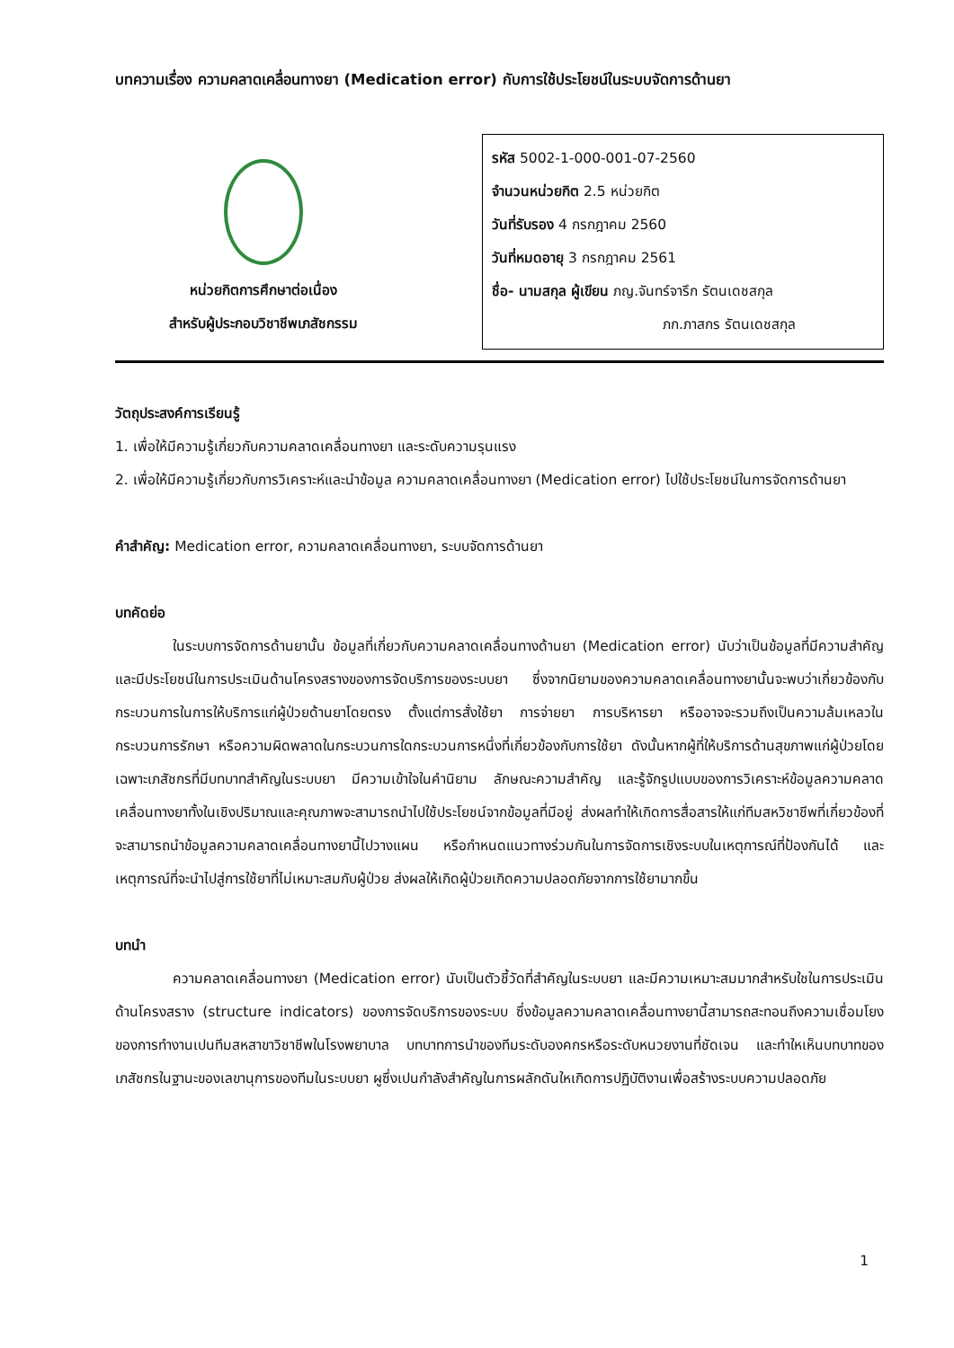บทความเรื่อง ความคลาดเคลื่อนทางยา (Medication error) กับการใช้ประโยชน์ในระบบจัดการด้านยา
หน่วยกิตการศึกษาต่อเนื่อง
สำหรับผู้ประกอบวิชาชีพเภสัชกรรม
รหัส 5002-1-000-001-07-2560
จำนวนหน่วยกิต 2.5 หน่วยกิต
วันที่รับรอง 4 กรกฎาคม 2560
วันที่หมดอายุ 3 กรกฎาคม 2561
ชื่อ- นามสกุล ผู้เขียน ภญ.จันทร์จารึก รัตนเดชสกุล
ภก.ภาสกร รัตนเดชสกุล
วัตถุประสงค์การเรียนรู้
1. เพื่อให้มีความรู้เกี่ยวกับความคลาดเคลื่อนทางยา และระดับความรุนแรง
2. เพื่อให้มีความรู้เกี่ยวกับการวิเคราะห์และนำข้อมูล ความคลาดเคลื่อนทางยา (Medication error) ไปใช้ประโยชน์ในการจัดการด้านยา
คำสำคัญ: Medication error, ความคลาดเคลื่อนทางยา, ระบบจัดการด้านยา
บทคัดย่อ
ในระบบการจัดการด้านยานั้น ข้อมูลที่เกี่ยวกับความคลาดเคลื่อนทางด้านยา (Medication error) นับว่าเป็นข้อมูลที่มีความสำคัญและมีประโยชน์ในการประเมินด้านโครงสรางของการจัดบริการของระบบยา ซึ่งจากนิยามของความคลาดเคลื่อนทางยานั้นจะพบว่าเกี่ยวข้องกับกระบวนการในการให้บริการแก่ผู้ป่วยด้านยาโดยตรง ตั้งแต่การสั่งใช้ยา การจ่ายยา การบริหารยา หรืออาจจะรวมถึงเป็นความล้มเหลวในกระบวนการรักษา หรือความผิดพลาดในกระบวนการใดกระบวนการหนึ่งที่เกี่ยวข้องกับการใช้ยา ดังนั้นหากผู้ที่ให้บริการด้านสุขภาพแก่ผู้ป่วยโดยเฉพาะเภสัชกรที่มีบทบาทสำคัญในระบบยา มีความเข้าใจในคำนิยาม ลักษณะความสำคัญ และรู้จักรูปแบบของการวิเคราะห์ข้อมูลความคลาดเคลื่อนทางยาทั้งในเชิงปริมาณและคุณภาพจะสามารถนำไปใช้ประโยชน์จากข้อมูลที่มีอยู่ ส่งผลทำให้เกิดการสื่อสารให้แก่ทีมสหวิชาชีพที่เกี่ยวข้องที่จะสามารถนำข้อมูลความคลาดเคลื่อนทางยานี้ไปวางแผน หรือกำหนดแนวทางร่วมกันในการจัดการเชิงระบบในเหตุการณ์ที่ป้องกันได้ และเหตุการณ์ที่จะนำไปสู่การใช้ยาที่ไม่เหมาะสมกับผู้ป่วย ส่งผลให้เกิดผู้ป่วยเกิดความปลอดภัยจากการใช้ยามากขึ้น
บทนำ
ความคลาดเคลื่อนทางยา (Medication error) นับเป็นตัวชี้วัดที่สำคัญในระบบยา และมีความเหมาะสมมากสำหรับใชในการประเมินด้านโครงสราง (structure indicators) ของการจัดบริการของระบบ ซึ่งข้อมูลความคลาดเคลื่อนทางยานี้สามารถสะทอนถึงความเชื่อมโยงของการทำงานเปนทีมสหสาขาวิชาชีพในโรงพยาบาล บทบาทการนำของทีมระดับองคกรหรือระดับหนวยงานที่ชัดเจน และทำใหเห็นบทบาทของเภสัชกรในฐานะของเลขานุการของทีมในระบบยา ผูซึ่งเปนกำลังสำคัญในการผลักดันใหเกิดการปฏิบัติงานเพื่อสร้างระบบความปลอดภัย
1